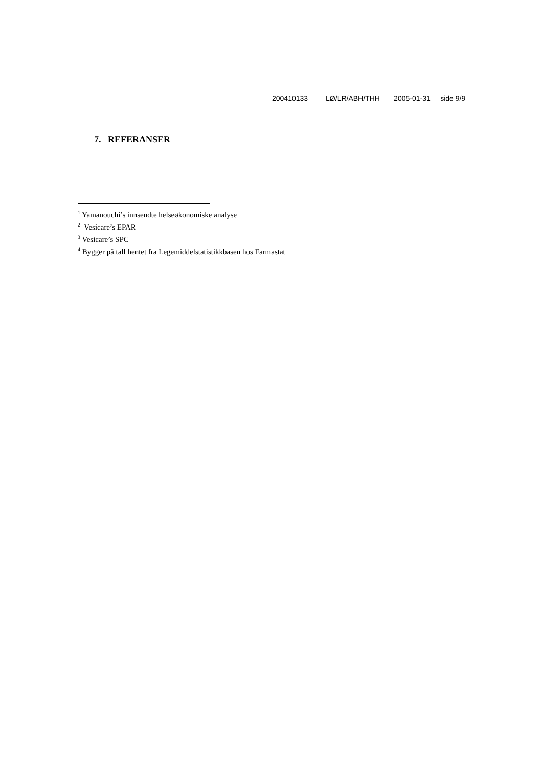200410133 LØ/LR/ABH/THH 2005-01-31 side 9/9
7. REFERANSER
<sup>1</sup> Yamanouchi’s innsendte helseøkonomiske analyse
<sup>2</sup> Vesicare’s EPAR
<sup>3</sup> Vesicare’s SPC
<sup>4</sup> Bygger på tall hentet fra Legemiddelstatistikkbasen hos Farmastat